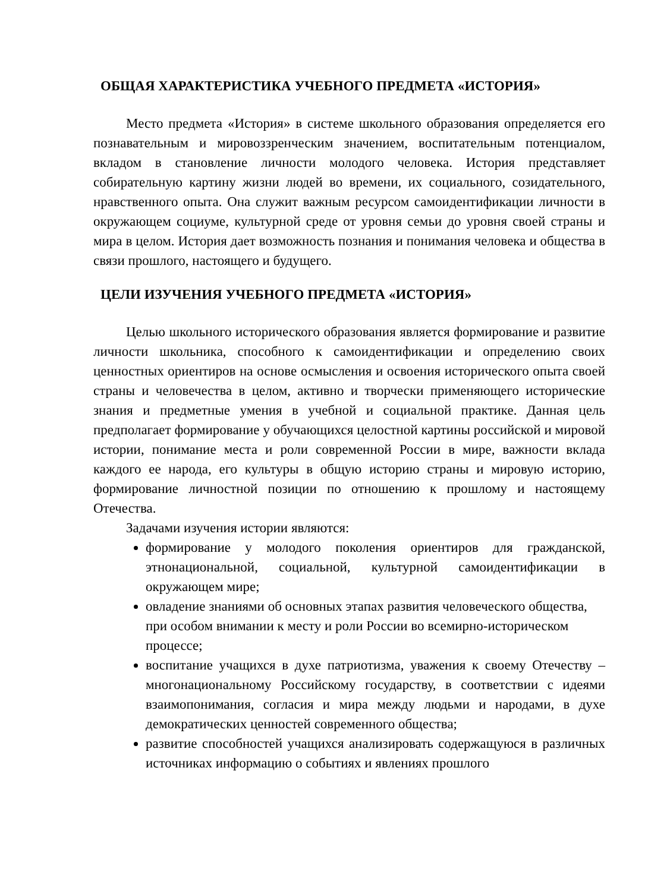ОБЩАЯ ХАРАКТЕРИСТИКА УЧЕБНОГО ПРЕДМЕТА «ИСТОРИЯ»
Место предмета «История» в системе школьного образования определяется его познавательным и мировоззренческим значением, воспитательным потенциалом, вкладом в становление личности молодого человека. История представляет собирательную картину жизни людей во времени, их социального, созидательного, нравственного опыта. Она служит важным ресурсом самоидентификации личности в окружающем социуме, культурной среде от уровня семьи до уровня своей страны и мира в целом. История дает возможность познания и понимания человека и общества в связи прошлого, настоящего и будущего.
ЦЕЛИ ИЗУЧЕНИЯ УЧЕБНОГО ПРЕДМЕТА «ИСТОРИЯ»
Целью школьного исторического образования является формирование и развитие личности школьника, способного к самоидентификации и определению своих ценностных ориентиров на основе осмысления и освоения исторического опыта своей страны и человечества в целом, активно и творчески применяющего исторические знания и предметные умения в учебной и социальной практике. Данная цель предполагает формирование у обучающихся целостной картины российской и мировой истории, понимание места и роли современной России в мире, важности вклада каждого ее народа, его культуры в общую историю страны и мировую историю, формирование личностной позиции по отношению к прошлому и настоящему Отечества.
Задачами изучения истории являются:
формирование у молодого поколения ориентиров для гражданской, этнонациональной, социальной, культурной самоидентификации в окружающем мире;
овладение знаниями об основных этапах развития человеческого общества, при особом внимании к месту и роли России во всемирно-историческом процессе;
воспитание учащихся в духе патриотизма, уважения к своему Отечеству – многонациональному Российскому государству, в соответствии с идеями взаимопонимания, согласия и мира между людьми и народами, в духе демократических ценностей современного общества;
развитие способностей учащихся анализировать содержащуюся в различных источниках информацию о событиях и явлениях прошлого